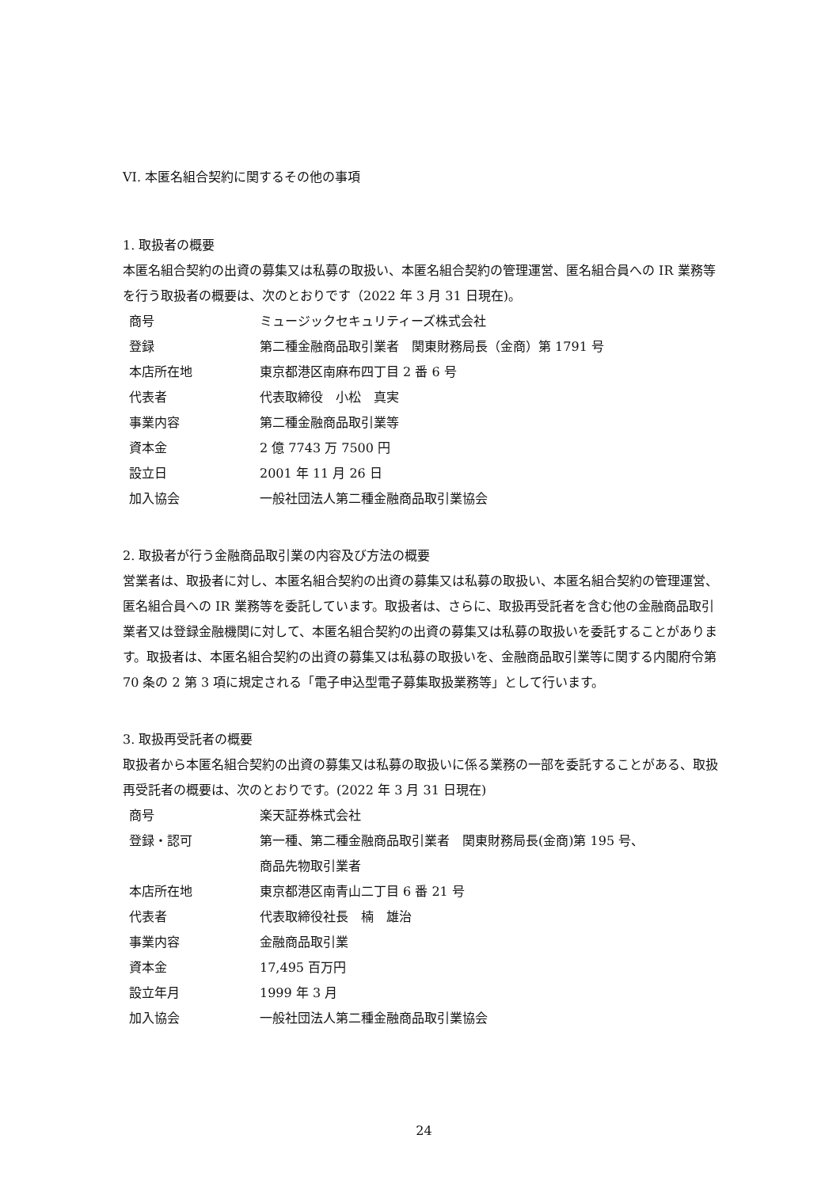VI. 本匿名組合契約に関するその他の事項
1. 取扱者の概要
本匿名組合契約の出資の募集又は私募の取扱い、本匿名組合契約の管理運営、匿名組合員への IR 業務等を行う取扱者の概要は、次のとおりです（2022 年 3 月 31 日現在)。
| 商号 | ミュージックセキュリティーズ株式会社 |
| 登録 | 第二種金融商品取引業者 関東財務局長（金商）第 1791 号 |
| 本店所在地 | 東京都港区南麻布四丁目 2 番 6 号 |
| 代表者 | 代表取締役 小松 真実 |
| 事業内容 | 第二種金融商品取引業等 |
| 資本金 | 2 億 7743 万 7500 円 |
| 設立日 | 2001 年 11 月 26 日 |
| 加入協会 | 一般社団法人第二種金融商品取引業協会 |
2. 取扱者が行う金融商品取引業の内容及び方法の概要
営業者は、取扱者に対し、本匿名組合契約の出資の募集又は私募の取扱い、本匿名組合契約の管理運営、匿名組合員への IR 業務等を委託しています。取扱者は、さらに、取扱再受託者を含む他の金融商品取引業者又は登録金融機関に対して、本匿名組合契約の出資の募集又は私募の取扱いを委託することがあります。取扱者は、本匿名組合契約の出資の募集又は私募の取扱いを、金融商品取引業等に関する内閣府令第 70 条の 2 第 3 項に規定される「電子申込型電子募集取扱業務等」として行います。
3. 取扱再受託者の概要
取扱者から本匿名組合契約の出資の募集又は私募の取扱いに係る業務の一部を委託することがある、取扱再受託者の概要は、次のとおりです。(2022 年 3 月 31 日現在)
| 商号 | 楽天証券株式会社 |
| 登録・認可 | 第一種、第二種金融商品取引業者 関東財務局長(金商)第 195 号、 商品先物取引業者 |
| 本店所在地 | 東京都港区南青山二丁目 6 番 21 号 |
| 代表者 | 代表取締役社長 楠 雄治 |
| 事業内容 | 金融商品取引業 |
| 資本金 | 17,495 百万円 |
| 設立年月 | 1999 年 3 月 |
| 加入協会 | 一般社団法人第二種金融商品取引業協会 |
24